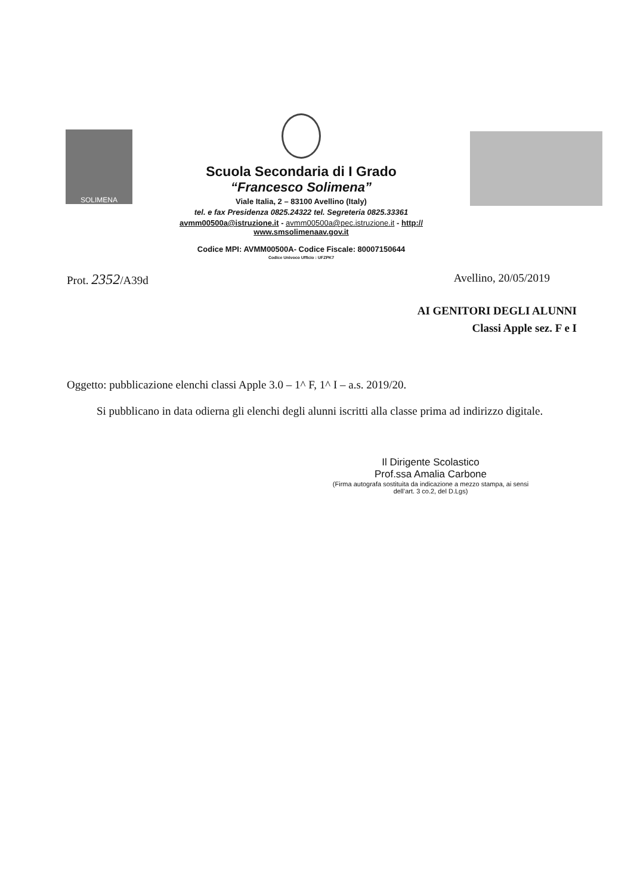SOLIMENA
Scuola Secondaria di I Grado
“Francesco Solimena”
Viale Italia, 2 – 83100 Avellino (Italy)
tel. e fax Presidenza 0825.24322 tel. Segreteria 0825.33361
avmm00500a@istruzione.it - avmm00500a@pec.istruzione.it - http:// www.smsolimenaav.gov.it
Codice MPI: AVMM00500A- Codice Fiscale: 80007150644
Codice Univoco Ufficio : UFZPK7
Prot. 2352/A39d Avellino, 20/05/2019
AI GENITORI DEGLI ALUNNI
Classi Apple sez. F e I
Oggetto: pubblicazione elenchi classi Apple 3.0 – 1^ F, 1^ I – a.s. 2019/20.
Si pubblicano in data odierna gli elenchi degli alunni iscritti alla classe prima ad indirizzo digitale.
Il Dirigente Scolastico
Prof.ssa Amalia Carbone
(Firma autografa sostituita da indicazione a mezzo stampa, ai sensi dell’art. 3 co.2, del D.Lgs)